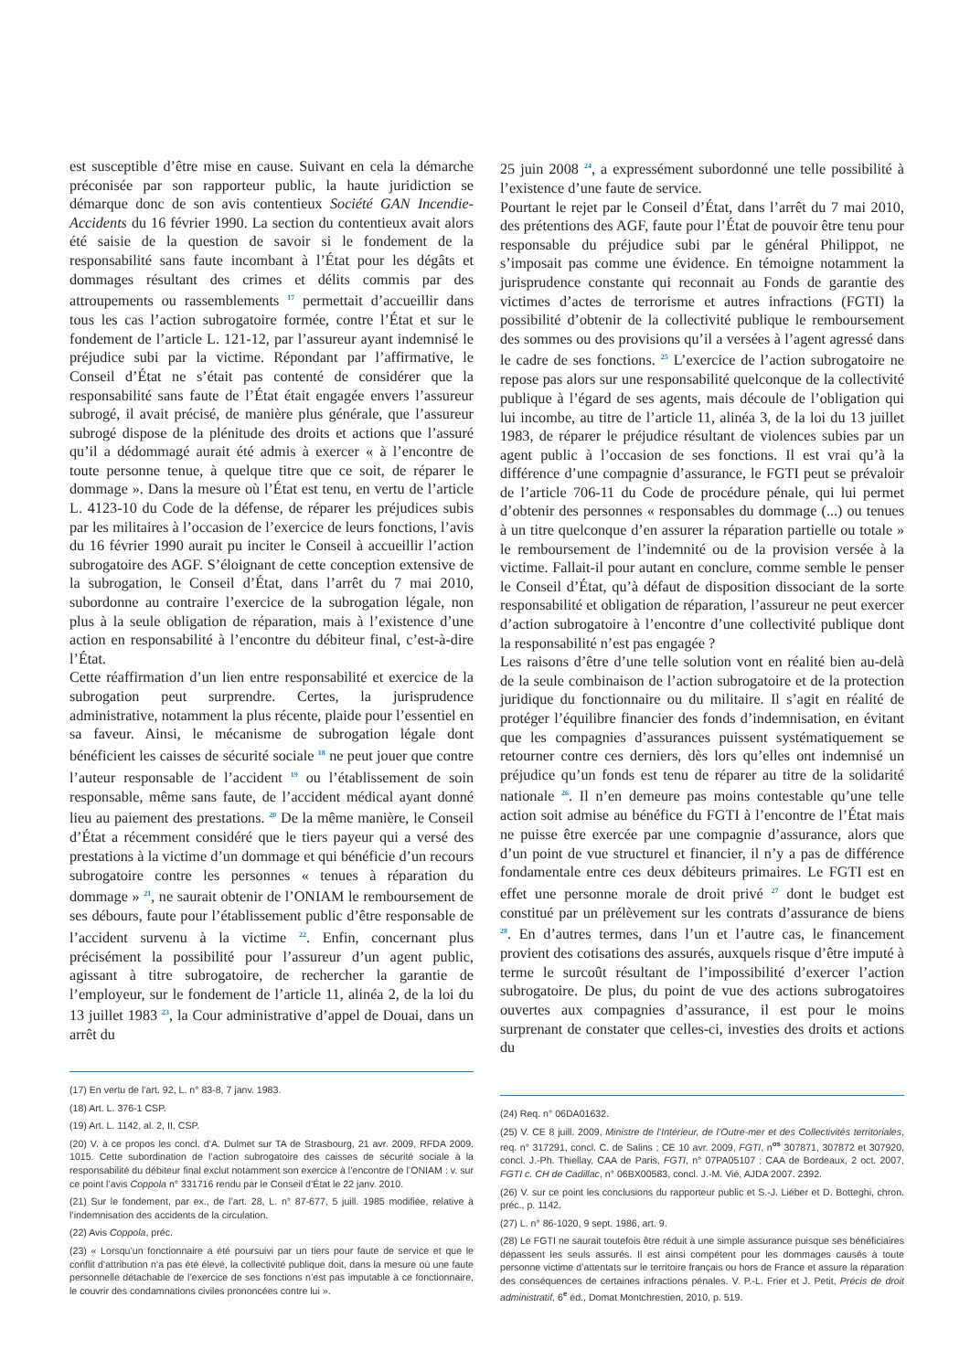est susceptible d’être mise en cause. Suivant en cela la démarche préconisée par son rapporteur public, la haute juridiction se démarque donc de son avis contentieux Société GAN Incendie-Accidents du 16 février 1990. La section du contentieux avait alors été saisie de la question de savoir si le fondement de la responsabilité sans faute incombant à l’État pour les dégâts et dommages résultant des crimes et délits commis par des attroupements ou rassemblements <sup>17</sup> permettait d’accueillir dans tous les cas l’action subrogatoire formée, contre l’État et sur le fondement de l’article L. 121-12, par l’assureur ayant indemnisé le préjudice subi par la victime. Répondant par l’affirmative, le Conseil d’État ne s’était pas contenté de considérer que la responsabilité sans faute de l’État était engagée envers l’assureur subrogé, il avait précisé, de manière plus générale, que l’assureur subrogé dispose de la plénitude des droits et actions que l’assuré qu’il a dédommagé aurait été admis à exercer « à l’encontre de toute personne tenue, à quelque titre que ce soit, de réparer le dommage ». Dans la mesure où l’État est tenu, en vertu de l’article L. 4123-10 du Code de la défense, de réparer les préjudices subis par les militaires à l’occasion de l’exercice de leurs fonctions, l’avis du 16 février 1990 aurait pu inciter le Conseil à accueillir l’action subrogatoire des AGF. S’éloignant de cette conception extensive de la subrogation, le Conseil d’État, dans l’arrêt du 7 mai 2010, subordonne au contraire l’exercice de la subrogation légale, non plus à la seule obligation de réparation, mais à l’existence d’une action en responsabilité à l’encontre du débiteur final, c’est-à-dire l’État.
Cette réaffirmation d’un lien entre responsabilité et exercice de la subrogation peut surprendre. Certes, la jurisprudence administrative, notamment la plus récente, plaide pour l’essentiel en sa faveur. Ainsi, le mécanisme de subrogation légale dont bénéficient les caisses de sécurité sociale <sup>18</sup> ne peut jouer que contre l’auteur responsable de l’accident <sup>19</sup> ou l’établissement de soin responsable, même sans faute, de l’accident médical ayant donné lieu au paiement des prestations. <sup>20</sup> De la même manière, le Conseil d’État a récemment considéré que le tiers payeur qui a versé des prestations à la victime d’un dommage et qui bénéficie d’un recours subrogatoire contre les personnes « tenues à réparation du dommage » <sup>21</sup>, ne saurait obtenir de l’ONIAM le remboursement de ses débours, faute pour l’établissement public d’être responsable de l’accident survenu à la victime <sup>22</sup>. Enfin, concernant plus précisément la possibilité pour l’assureur d’un agent public, agissant à titre subrogatoire, de rechercher la garantie de l’employeur, sur le fondement de l’article 11, alinéa 2, de la loi du 13 juillet 1983 <sup>23</sup>, la Cour administrative d’appel de Douai, dans un arrêt du
(17) En vertu de l’art. 92, L. n° 83-8, 7 janv. 1983.
(18) Art. L. 376-1 CSP.
(19) Art. L. 1142, al. 2, II, CSP.
(20) V. à ce propos les concl. d’A. Dulmet sur TA de Strasbourg, 21 avr. 2009, RFDA 2009. 1015. Cette subordination de l’action subrogatoire des caisses de sécurité sociale à la responsabilité du débiteur final exclut notamment son exercice à l’encontre de l’ONIAM : v. sur ce point l’avis Coppola n° 331716 rendu par le Conseil d’État le 22 janv. 2010.
(21) Sur le fondement, par ex., de l’art. 28, L. n° 87-677, 5 juill. 1985 modifiée, relative à l’indemnisation des accidents de la circulation.
(22) Avis Coppola, préc.
(23) « Lorsqu’un fonctionnaire a été poursuivi par un tiers pour faute de service et que le conflit d’attribution n’a pas été élevé, la collectivité publique doit, dans la mesure où une faute personnelle détachable de l’exercice de ses fonctions n’est pas imputable à ce fonctionnaire, le couvrir des condamnations civiles prononcées contre lui ».
25 juin 2008 <sup>24</sup>, a expressément subordonné une telle possibilité à l’existence d’une faute de service.
Pourtant le rejet par le Conseil d’État, dans l’arrêt du 7 mai 2010, des prétentions des AGF, faute pour l’État de pouvoir être tenu pour responsable du préjudice subi par le général Philippot, ne s’imposait pas comme une évidence. En témoigne notamment la jurisprudence constante qui reconnait au Fonds de garantie des victimes d’actes de terrorisme et autres infractions (FGTI) la possibilité d’obtenir de la collectivité publique le remboursement des sommes ou des provisions qu’il a versées à l’agent agressé dans le cadre de ses fonctions. <sup>25</sup> L’exercice de l’action subrogatoire ne repose pas alors sur une responsabilité quelconque de la collectivité publique à l’égard de ses agents, mais découle de l’obligation qui lui incombe, au titre de l’article 11, alinéa 3, de la loi du 13 juillet 1983, de réparer le préjudice résultant de violences subies par un agent public à l’occasion de ses fonctions. Il est vrai qu’à la différence d’une compagnie d’assurance, le FGTI peut se prévaloir de l’article 706-11 du Code de procédure pénale, qui lui permet d’obtenir des personnes « responsables du dommage (...) ou tenues à un titre quelconque d’en assurer la réparation partielle ou totale » le remboursement de l’indemnité ou de la provision versée à la victime. Fallait-il pour autant en conclure, comme semble le penser le Conseil d’État, qu’à défaut de disposition dissociant de la sorte responsabilité et obligation de réparation, l’assureur ne peut exercer d’action subrogatoire à l’encontre d’une collectivité publique dont la responsabilité n’est pas engagée ?
Les raisons d’être d’une telle solution vont en réalité bien au-delà de la seule combinaison de l’action subrogatoire et de la protection juridique du fonctionnaire ou du militaire. Il s’agit en réalité de protéger l’équilibre financier des fonds d’indemnisation, en évitant que les compagnies d’assurances puissent systématiquement se retourner contre ces derniers, dès lors qu’elles ont indemnisé un préjudice qu’un fonds est tenu de réparer au titre de la solidarité nationale <sup>26</sup>. Il n’en demeure pas moins contestable qu’une telle action soit admise au bénéfice du FGTI à l’encontre de l’État mais ne puisse être exercée par une compagnie d’assurance, alors que d’un point de vue structurel et financier, il n’y a pas de différence fondamentale entre ces deux débiteurs primaires. Le FGTI est en effet une personne morale de droit privé <sup>27</sup> dont le budget est constitué par un prélèvement sur les contrats d’assurance de biens <sup>28</sup>. En d’autres termes, dans l’un et l’autre cas, le financement provient des cotisations des assurés, auxquels risque d’être imputé à terme le surcoût résultant de l’impossibilité d’exercer l’action subrogatoire. De plus, du point de vue des actions subrogatoires ouvertes aux compagnies d’assurance, il est pour le moins surprenant de constater que celles-ci, investies des droits et actions du
(24) Req. n° 06DA01632.
(25) V. CE 8 juill. 2009, Ministre de l’Intérieur, de l’Outre-mer et des Collectivités territoriales, req. n° 317291, concl. C. de Salins ; CE 10 avr. 2009, FGTI, n<sup>os</sup> 307871, 307872 et 307920, concl. J.-Ph. Thiellay, CAA de Paris, FGTI, n° 07PA05107 ; CAA de Bordeaux, 2 oct. 2007, FGTI c. CH de Cadillac, n° 06BX00583, concl. J.-M. Vié, AJDA 2007. 2392.
(26) V. sur ce point les conclusions du rapporteur public et S.-J. Liéber et D. Botteghi, chron. préc., p. 1142.
(27) L. n° 86-1020, 9 sept. 1986, art. 9.
(28) Le FGTI ne saurait toutefois être réduit à une simple assurance puisque ses bénéficiaires dépassent les seuls assurés. Il est ainsi compétent pour les dommages causés à toute personne victime d’attentats sur le territoire français ou hors de France et assure la réparation des conséquences de certaines infractions pénales. V. P.-L. Frier et J. Petit, Précis de droit administratif, 6<sup>e</sup> éd., Domat Montchrestien, 2010, p. 519.